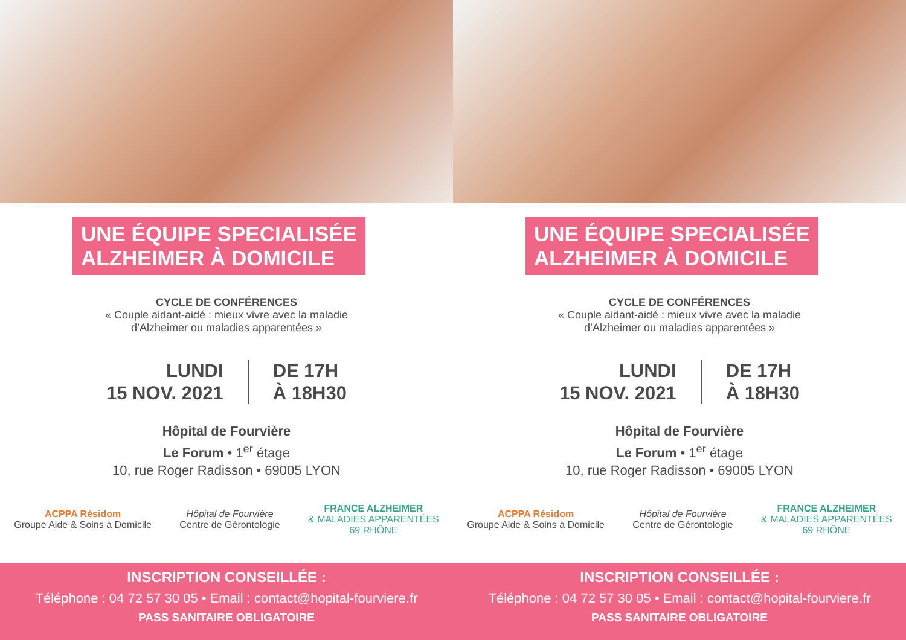UNE ÉQUIPE SPECIALISÉE
ALZHEIMER À DOMICILE
CYCLE DE CONFÉRENCES
« Couple aidant-aidé : mieux vivre avec la maladie
d’Alzheimer ou maladies apparentées »
LUNDI
15 NOV. 2021
DE 17H
À 18H30
Hôpital de Fourvière
Le Forum • 1<sup>er</sup> étage
10, rue Roger Radisson • 69005 LYON
ACPPA Résidom
Groupe Aide & Soins à Domicile
Hôpital de Fourvière
Centre de Gérontologie
FRANCE ALZHEIMER
& MALADIES APPARENTÉES
69 RHÔNE
INSCRIPTION CONSEILLÉE :
Téléphone : 04 72 57 30 05 • Email : contact@hopital-fourviere.fr
PASS SANITAIRE OBLIGATOIRE
UNE ÉQUIPE SPECIALISÉE
ALZHEIMER À DOMICILE
CYCLE DE CONFÉRENCES
« Couple aidant-aidé : mieux vivre avec la maladie
d’Alzheimer ou maladies apparentées »
LUNDI
15 NOV. 2021
DE 17H
À 18H30
Hôpital de Fourvière
Le Forum • 1<sup>er</sup> étage
10, rue Roger Radisson • 69005 LYON
ACPPA Résidom
Groupe Aide & Soins à Domicile
Hôpital de Fourvière
Centre de Gérontologie
FRANCE ALZHEIMER
& MALADIES APPARENTÉES
69 RHÔNE
INSCRIPTION CONSEILLÉE :
Téléphone : 04 72 57 30 05 • Email : contact@hopital-fourviere.fr
PASS SANITAIRE OBLIGATOIRE